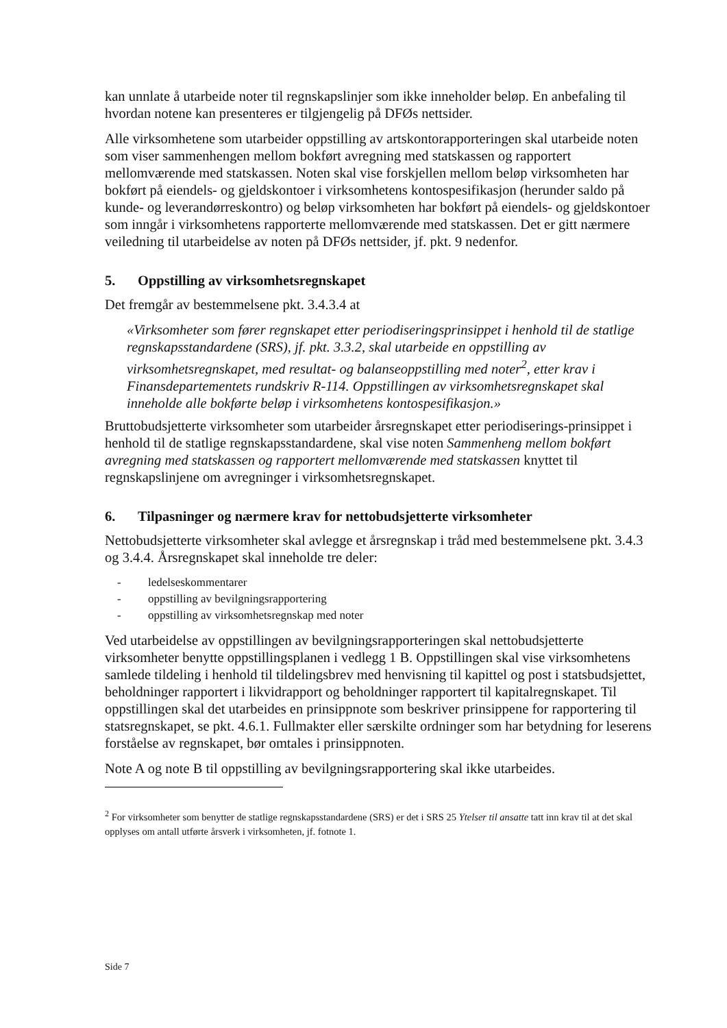kan unnlate å utarbeide noter til regnskapslinjer som ikke inneholder beløp. En anbefaling til hvordan notene kan presenteres er tilgjengelig på DFØs nettsider.
Alle virksomhetene som utarbeider oppstilling av artskontorapporteringen skal utarbeide noten som viser sammenhengen mellom bokført avregning med statskassen og rapportert mellomværende med statskassen. Noten skal vise forskjellen mellom beløp virksomheten har bokført på eiendels- og gjeldskontoer i virksomhetens kontospesifikasjon (herunder saldo på kunde- og leverandørreskontro) og beløp virksomheten har bokført på eiendels- og gjeldskontoer som inngår i virksomhetens rapporterte mellomværende med statskassen. Det er gitt nærmere veiledning til utarbeidelse av noten på DFØs nettsider, jf. pkt. 9 nedenfor.
5. Oppstilling av virksomhetsregnskapet
Det fremgår av bestemmelsene pkt. 3.4.3.4 at
«Virksomheter som fører regnskapet etter periodiseringsprinsippet i henhold til de statlige regnskapsstandardene (SRS), jf. pkt. 3.3.2, skal utarbeide en oppstilling av virksomhetsregnskapet, med resultat- og balanseoppstilling med noter<sup>2</sup>, etter krav i Finansdepartementets rundskriv R-114. Oppstillingen av virksomhetsregnskapet skal inneholde alle bokførte beløp i virksomhetens kontospesifikasjon.»
Bruttobudsjetterte virksomheter som utarbeider årsregnskapet etter periodiserings-prinsippet i henhold til de statlige regnskapsstandardene, skal vise noten Sammenheng mellom bokført avregning med statskassen og rapportert mellomværende med statskassen knyttet til regnskapslinjene om avregninger i virksomhetsregnskapet.
6. Tilpasninger og nærmere krav for nettobudsjetterte virksomheter
Nettobudsjetterte virksomheter skal avlegge et årsregnskap i tråd med bestemmelsene pkt. 3.4.3 og 3.4.4. Årsregnskapet skal inneholde tre deler:
- ledelseskommentarer
- oppstilling av bevilgningsrapportering
- oppstilling av virksomhetsregnskap med noter
Ved utarbeidelse av oppstillingen av bevilgningsrapporteringen skal nettobudsjetterte virksomheter benytte oppstillingsplanen i vedlegg 1 B. Oppstillingen skal vise virksomhetens samlede tildeling i henhold til tildelingsbrev med henvisning til kapittel og post i statsbudsjettet, beholdninger rapportert i likvidrapport og beholdninger rapportert til kapitalregnskapet. Til oppstillingen skal det utarbeides en prinsippnote som beskriver prinsippene for rapportering til statsregnskapet, se pkt. 4.6.1. Fullmakter eller særskilte ordninger som har betydning for leserens forståelse av regnskapet, bør omtales i prinsippnoten.
Note A og note B til oppstilling av bevilgningsrapportering skal ikke utarbeides.
<sup>2</sup> For virksomheter som benytter de statlige regnskapsstandardene (SRS) er det i SRS 25 Ytelser til ansatte tatt inn krav til at det skal opplyses om antall utførte årsverk i virksomheten, jf. fotnote 1.
Side 7